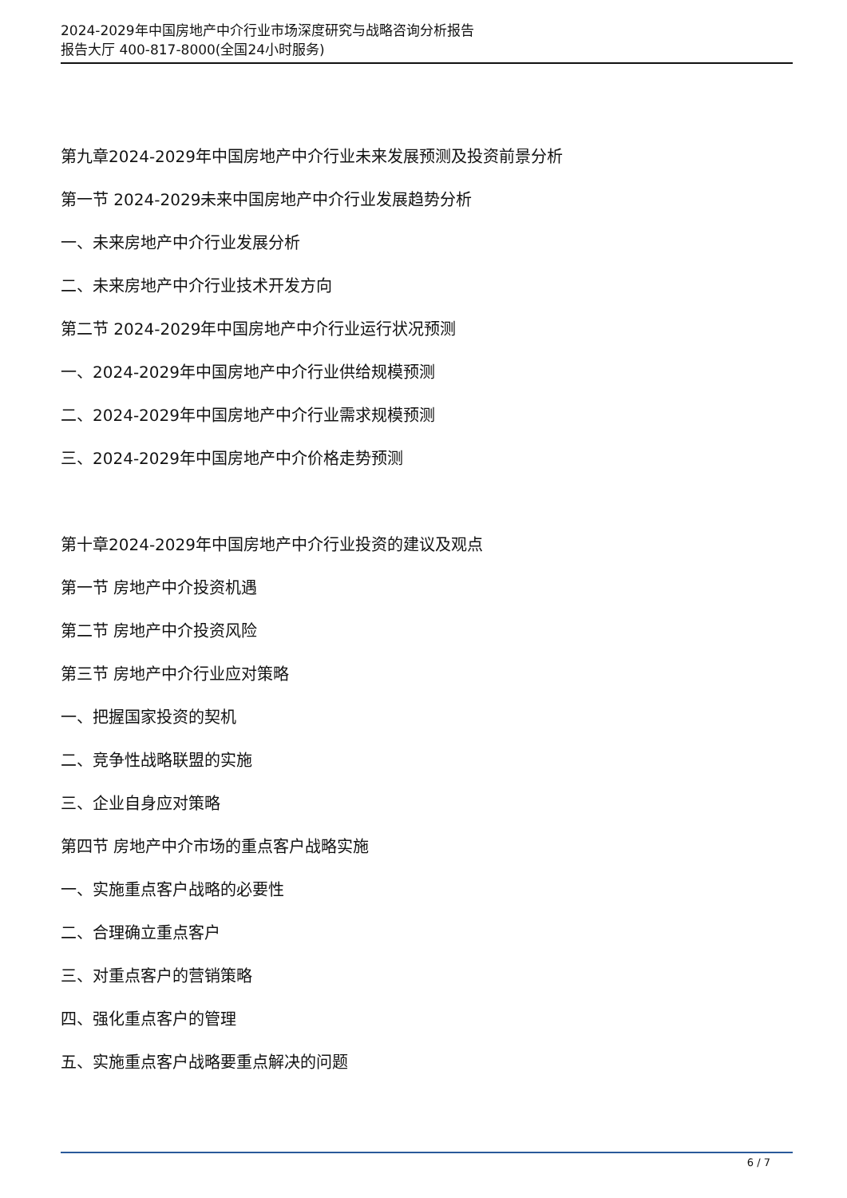2024-2029年中国房地产中介行业市场深度研究与战略咨询分析报告
报告大厅 400-817-8000(全国24小时服务)
第九章2024-2029年中国房地产中介行业未来发展预测及投资前景分析
第一节 2024-2029未来中国房地产中介行业发展趋势分析
一、未来房地产中介行业发展分析
二、未来房地产中介行业技术开发方向
第二节 2024-2029年中国房地产中介行业运行状况预测
一、2024-2029年中国房地产中介行业供给规模预测
二、2024-2029年中国房地产中介行业需求规模预测
三、2024-2029年中国房地产中介价格走势预测
第十章2024-2029年中国房地产中介行业投资的建议及观点
第一节 房地产中介投资机遇
第二节 房地产中介投资风险
第三节 房地产中介行业应对策略
一、把握国家投资的契机
二、竞争性战略联盟的实施
三、企业自身应对策略
第四节 房地产中介市场的重点客户战略实施
一、实施重点客户战略的必要性
二、合理确立重点客户
三、对重点客户的营销策略
四、强化重点客户的管理
五、实施重点客户战略要重点解决的问题
6 / 7